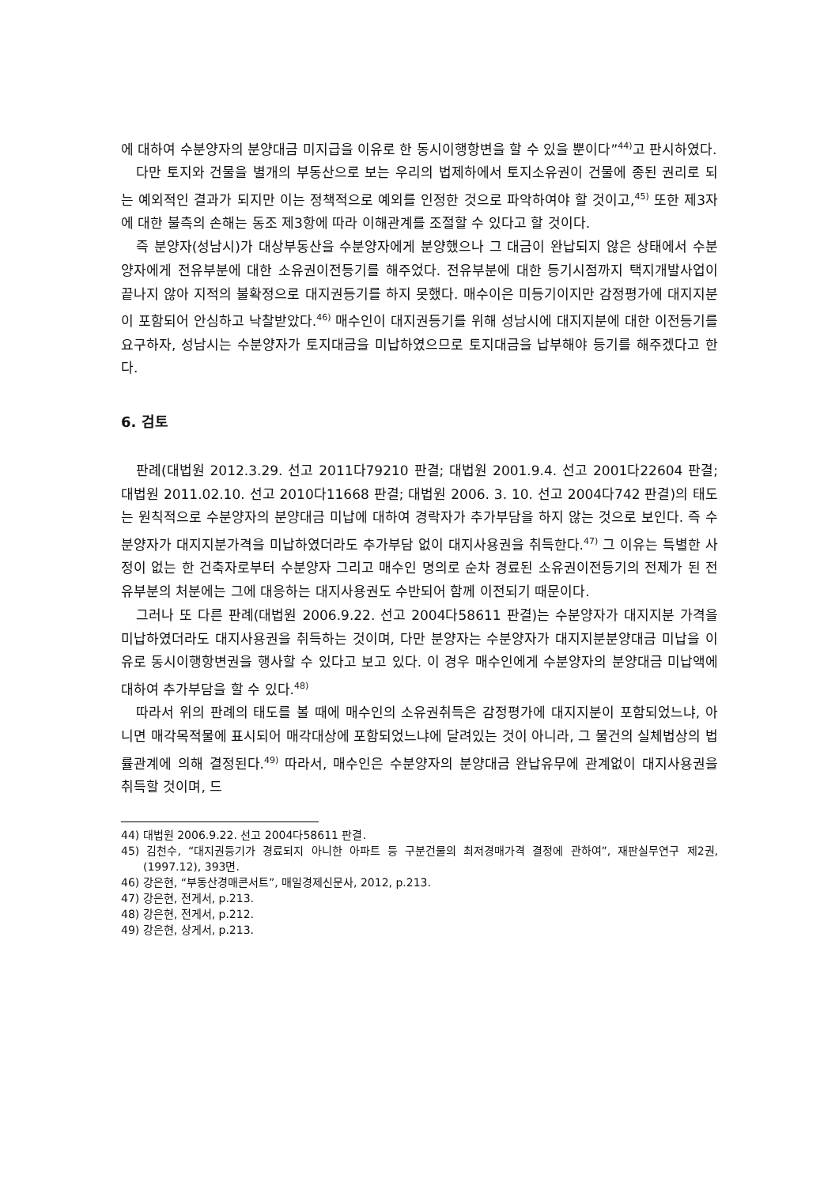에 대하여 수분양자의 분양대금 미지급을 이유로 한 동시이행항변을 할 수 있을 뿐이다”<sup>44)</sup>고 판시하였다.
다만 토지와 건물을 별개의 부동산으로 보는 우리의 법제하에서 토지소유권이 건물에 종된 권리로 되는 예외적인 결과가 되지만 이는 정책적으로 예외를 인정한 것으로 파악하여야 할 것이고,<sup>45)</sup> 또한 제3자에 대한 불측의 손해는 동조 제3항에 따라 이해관계를 조절할 수 있다고 할 것이다.
즉 분양자(성남시)가 대상부동산을 수분양자에게 분양했으나 그 대금이 완납되지 않은 상태에서 수분양자에게 전유부분에 대한 소유권이전등기를 해주었다. 전유부분에 대한 등기시점까지 택지개발사업이 끝나지 않아 지적의 불확정으로 대지권등기를 하지 못했다. 매수이은 미등기이지만 감정평가에 대지지분이 포함되어 안심하고 낙찰받았다.<sup>46)</sup> 매수인이 대지권등기를 위해 성남시에 대지지분에 대한 이전등기를 요구하자, 성남시는 수분양자가 토지대금을 미납하였으므로 토지대금을 납부해야 등기를 해주겠다고 한다.
6. 검토
판례(대법원 2012.3.29. 선고 2011다79210 판결; 대법원 2001.9.4. 선고 2001다22604 판결; 대법원 2011.02.10. 선고 2010다11668 판결; 대법원 2006. 3. 10. 선고 2004다742 판결)의 태도는 원칙적으로 수분양자의 분양대금 미납에 대하여 경락자가 추가부담을 하지 않는 것으로 보인다. 즉 수분양자가 대지지분가격을 미납하였더라도 추가부담 없이 대지사용권을 취득한다.<sup>47)</sup> 그 이유는 특별한 사정이 없는 한 건축자로부터 수분양자 그리고 매수인 명의로 순차 경료된 소유권이전등기의 전제가 된 전유부분의 처분에는 그에 대응하는 대지사용권도 수반되어 함께 이전되기 때문이다.
그러나 또 다른 판례(대법원 2006.9.22. 선고 2004다58611 판결)는 수분양자가 대지지분 가격을 미납하였더라도 대지사용권을 취득하는 것이며, 다만 분양자는 수분양자가 대지지분분양대금 미납을 이유로 동시이행항변권을 행사할 수 있다고 보고 있다. 이 경우 매수인에게 수분양자의 분양대금 미납액에 대하여 추가부담을 할 수 있다.<sup>48)</sup>
따라서 위의 판례의 태도를 볼 때에 매수인의 소유권취득은 감정평가에 대지지분이 포함되었느냐, 아니면 매각목적물에 표시되어 매각대상에 포함되었느냐에 달려있는 것이 아니라, 그 물건의 실체법상의 법률관계에 의해 결정된다.<sup>49)</sup> 따라서, 매수인은 수분양자의 분양대금 완납유무에 관계없이 대지사용권을 취득할 것이며, 드
44) 대법원 2006.9.22. 선고 2004다58611 판결.
45) 김천수, “대지권등기가 경료되지 아니한 아파트 등 구분건물의 최저경매가격 결정에 관하여”, 재판실무연구 제2권, (1997.12), 393면.
46) 강은현, “부동산경매콘서트”, 매일경제신문사, 2012, p.213.
47) 강은현, 전게서, p.213.
48) 강은현, 전게서, p.212.
49) 강은현, 상게서, p.213.